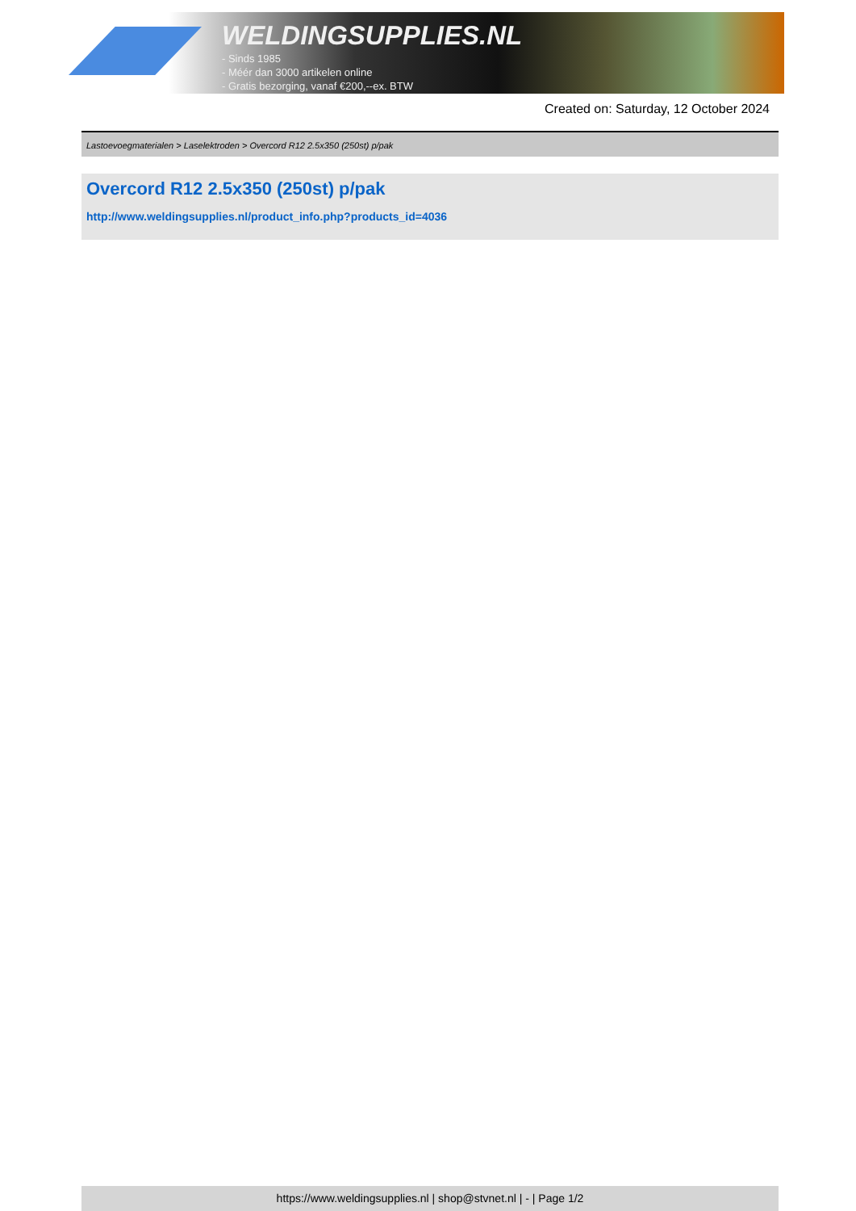WELDINGSUPPLIES.NL
- Sinds 1985
- Méér dan 3000 artikelen online
- Gratis bezorging, vanaf €200,--ex. BTW
Created on: Saturday, 12 October 2024
Lastoevoegmaterialen > Laselektroden > Overcord R12 2.5x350 (250st) p/pak
Overcord R12 2.5x350 (250st) p/pak
http://www.weldingsupplies.nl/product_info.php?products_id=4036
https://www.weldingsupplies.nl | shop@stvnet.nl | - | Page 1/2